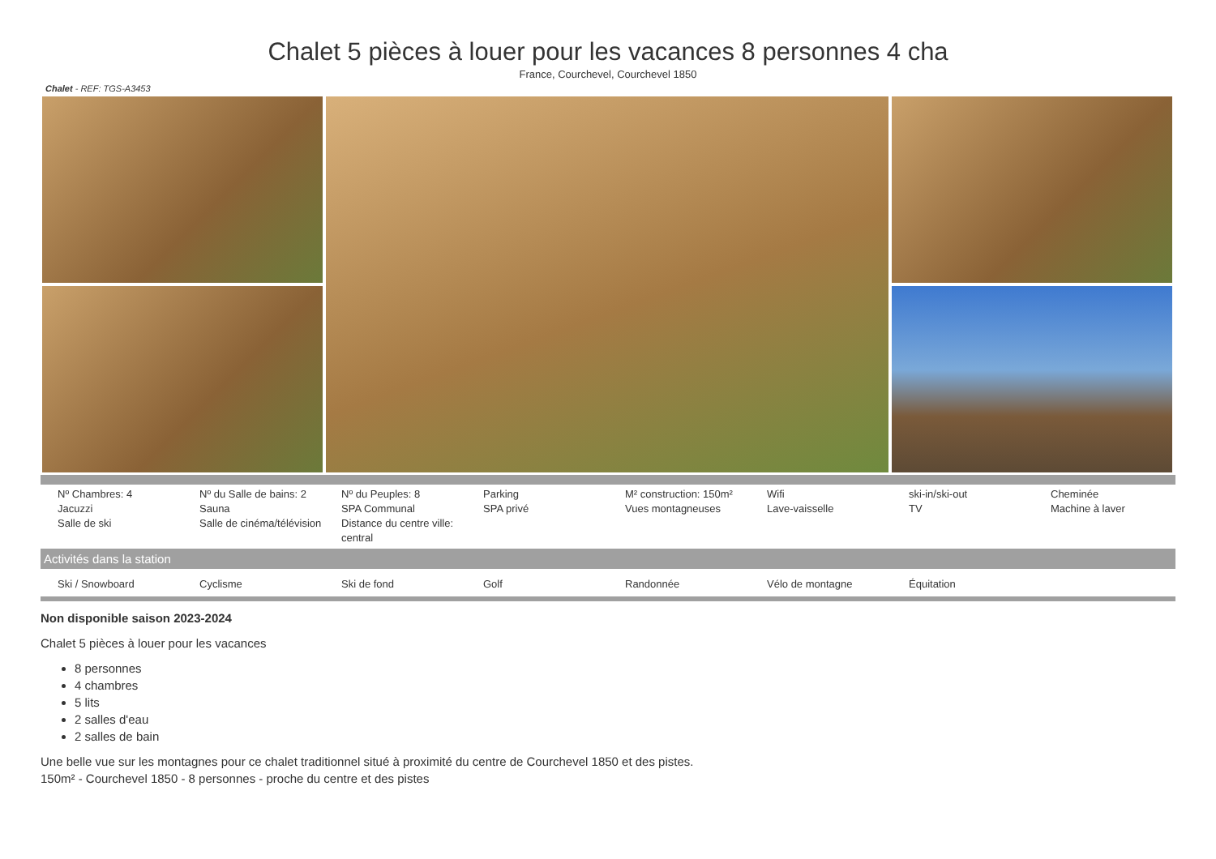Chalet 5 pièces à louer pour les vacances 8 personnes 4 cha
France, Courchevel, Courchevel 1850
Chalet - REF: TGS-A3453
| Nº Chambres: 4 Jacuzzi Salle de ski | Nº du Salle de bains: 2 Sauna Salle de cinéma/télévision | Nº du Peuples: 8 SPA Communal Distance du centre ville: central | Parking SPA privé | M² construction: 150m² Vues montagneuses | Wifi Lave-vaisselle | ski-in/ski-out TV | Cheminée Machine à laver |
Activités dans la station
| Ski / Snowboard | Cyclisme | Ski de fond | Golf | Randonnée | Vélo de montagne | Équitation | |
Non disponible saison 2023-2024
Chalet 5 pièces à louer pour les vacances
8 personnes
4 chambres
5 lits
2 salles d'eau
2 salles de bain
Une belle vue sur les montagnes pour ce chalet traditionnel situé à proximité du centre de Courchevel 1850 et des pistes.
150m² - Courchevel 1850 - 8 personnes - proche du centre et des pistes